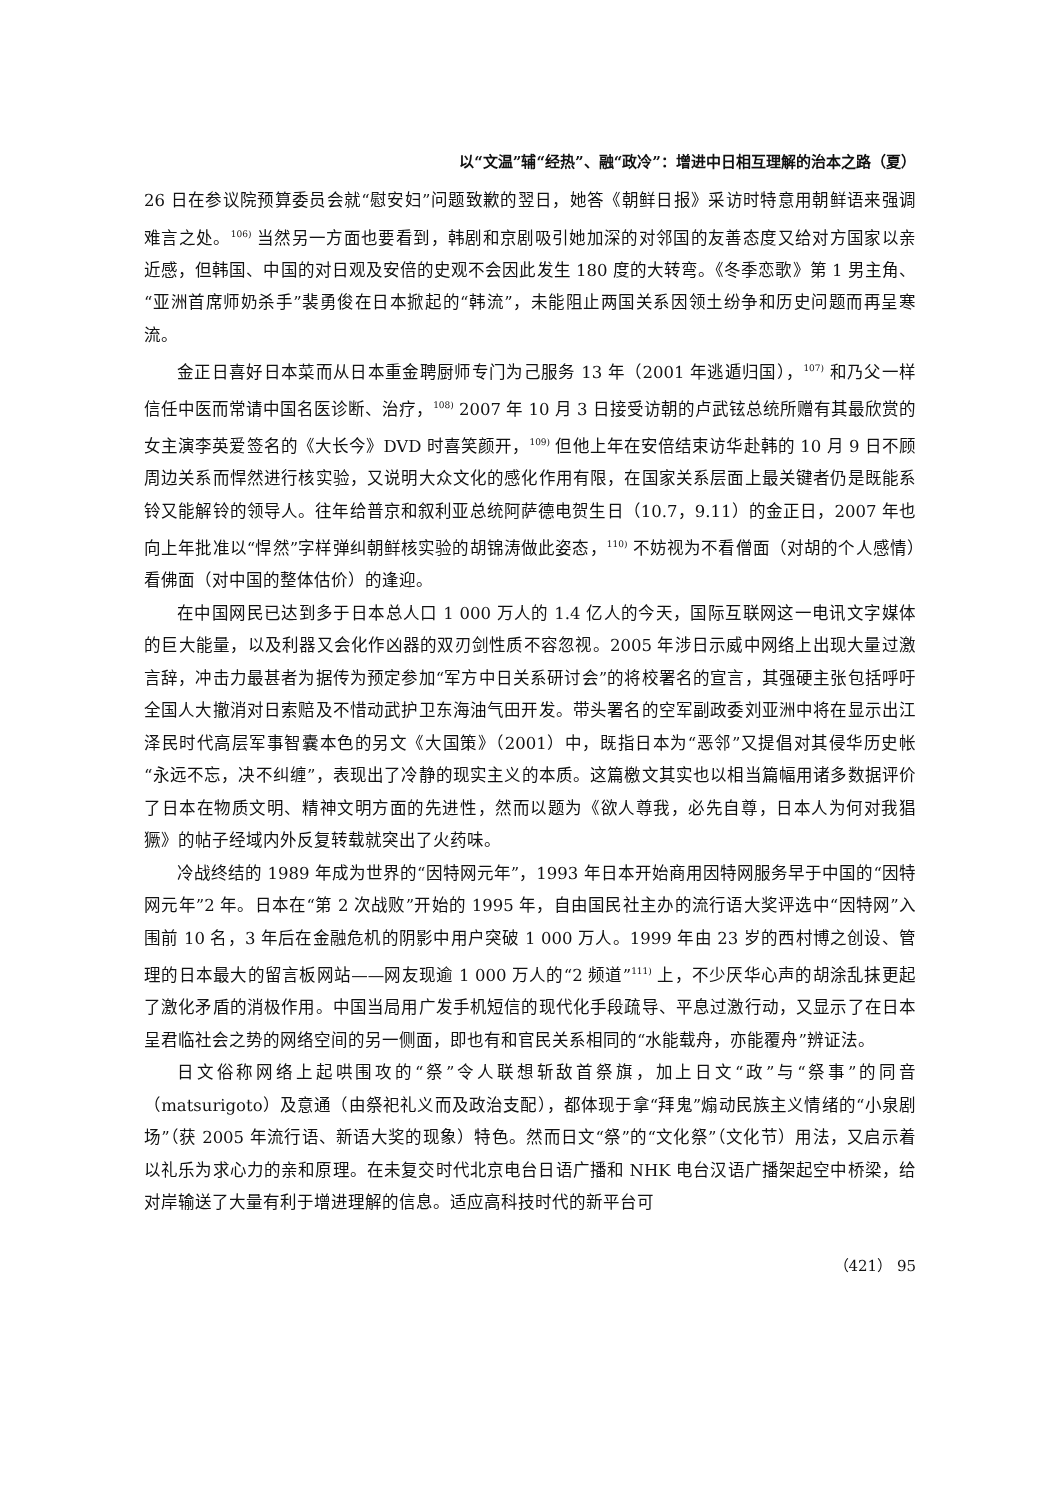以“文温”辅“经热”、融“政冷”：增进中日相互理解的治本之路（夏）
26 日在参议院预算委员会就“慰安妇”问题致歉的翌日，她答《朝鲜日报》采访时特意用朝鲜语来强调难言之处。<sup>106)</sup> 当然另一方面也要看到，韩剧和京剧吸引她加深的对邻国的友善态度又给对方国家以亲近感，但韩国、中国的对日观及安倍的史观不会因此发生 180 度的大转弯。《冬季恋歌》第 1 男主角、“亚洲首席师奶杀手”裴勇俊在日本掀起的“韩流”，未能阻止两国关系因领土纷争和历史问题而再呈寒流。
金正日喜好日本菜而从日本重金聘厨师专门为己服务 13 年（2001 年逃遁归国），<sup>107)</sup> 和乃父一样信任中医而常请中国名医诊断、治疗，<sup>108)</sup> 2007 年 10 月 3 日接受访朝的卢武铉总统所赠有其最欣赏的女主演李英爱签名的《大长今》DVD 时喜笑颜开，<sup>109)</sup> 但他上年在安倍结束访华赴韩的 10 月 9 日不顾周边关系而悍然进行核实验，又说明大众文化的感化作用有限，在国家关系层面上最关键者仍是既能系铃又能解铃的领导人。往年给普京和叙利亚总统阿萨德电贺生日（10.7，9.11）的金正日，2007 年也向上年批准以“悍然”字样弹纠朝鲜核实验的胡锦涛做此姿态，<sup>110)</sup> 不妨视为不看僧面（对胡的个人感情）看佛面（对中国的整体估价）的逢迎。
在中国网民已达到多于日本总人口 1 000 万人的 1.4 亿人的今天，国际互联网这一电讯文字媒体的巨大能量，以及利器又会化作凶器的双刃剑性质不容忽视。2005 年涉日示威中网络上出现大量过激言辞，冲击力最甚者为据传为预定参加“军方中日关系研讨会”的将校署名的宣言，其强硬主张包括呼吁全国人大撤消对日索赔及不惜动武护卫东海油气田开发。带头署名的空军副政委刘亚洲中将在显示出江泽民时代高层军事智囊本色的另文《大国策》（2001）中，既指日本为“恶邻”又提倡对其侵华历史帐“永远不忘，决不纠缠”，表现出了冷静的现实主义的本质。这篇檄文其实也以相当篇幅用诸多数据评价了日本在物质文明、精神文明方面的先进性，然而以题为《欲人尊我，必先自尊，日本人为何对我猖獗》的帖子经域内外反复转载就突出了火药味。
冷战终结的 1989 年成为世界的“因特网元年”，1993 年日本开始商用因特网服务早于中国的“因特网元年”2 年。日本在“第 2 次战败”开始的 1995 年，自由国民社主办的流行语大奖评选中“因特网”入围前 10 名，3 年后在金融危机的阴影中用户突破 1 000 万人。1999 年由 23 岁的西村博之创设、管理的日本最大的留言板网站——网友现逾 1 000 万人的“2 频道”<sup>111)</sup> 上，不少厌华心声的胡涂乱抹更起了激化矛盾的消极作用。中国当局用广发手机短信的现代化手段疏导、平息过激行动，又显示了在日本呈君临社会之势的网络空间的另一侧面，即也有和官民关系相同的“水能载舟，亦能覆舟”辨证法。
日文俗称网络上起哄围攻的“祭”令人联想斩敌首祭旗，加上日文“政”与“祭事”的同音（matsurigoto）及意通（由祭祀礼义而及政治支配），都体现于拿“拜鬼”煽动民族主义情绪的“小泉剧场”（获 2005 年流行语、新语大奖的现象）特色。然而日文“祭”的“文化祭”（文化节）用法，又启示着以礼乐为求心力的亲和原理。在未复交时代北京电台日语广播和 NHK 电台汉语广播架起空中桥梁，给对岸输送了大量有利于增进理解的信息。适应高科技时代的新平台可
（421） 95